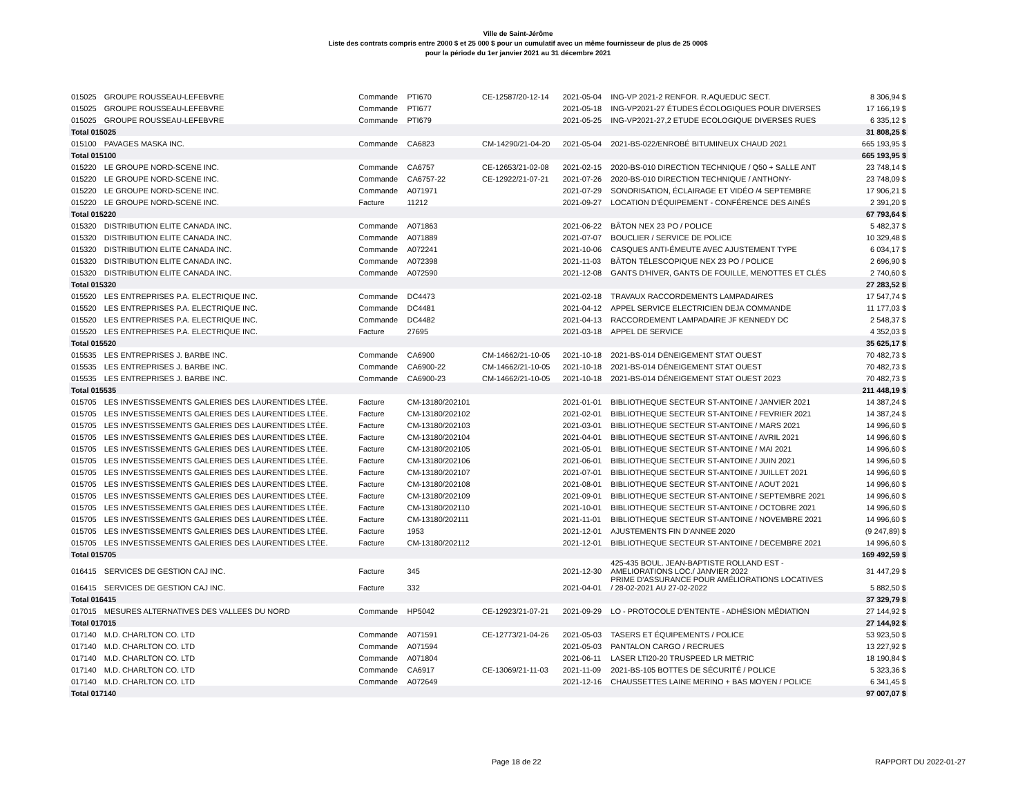Ville de Saint-Jérôme
Liste des contrats compris entre 2000 $ et 25 000 $ pour un cumulatif avec un même fournisseur de plus de 25 000$
pour la période du 1er janvier 2021 au 31 décembre 2021
| 015025 | GROUPE ROUSSEAU-LEFEBVRE | Commande | PTI670 | CE-12587/20-12-14 | 2021-05-04 | ING-VP 2021-2 RENFOR. R.AQUEDUC SECT. | 8 306,94 $ |
| 015025 | GROUPE ROUSSEAU-LEFEBVRE | Commande | PTI677 | | 2021-05-18 | ING-VP2021-27 ÉTUDES ÉCOLOGIQUES POUR DIVERSES | 17 166,19 $ |
| 015025 | GROUPE ROUSSEAU-LEFEBVRE | Commande | PTI679 | | 2021-05-25 | ING-VP2021-27,2 ETUDE ECOLOGIQUE DIVERSES RUES | 6 335,12 $ |
| Total 015025 | | | | | | | 31 808,25 $ |
| 015100 | PAVAGES MASKA INC. | Commande | CA6823 | CM-14290/21-04-20 | 2021-05-04 | 2021-BS-022/ENROBÉ BITUMINEUX CHAUD 2021 | 665 193,95 $ |
| Total 015100 | | | | | | | 665 193,95 $ |
| 015220 | LE GROUPE NORD-SCENE INC. | Commande | CA6757 | CE-12653/21-02-08 | 2021-02-15 | 2020-BS-010 DIRECTION TECHNIQUE / Q50 + SALLE ANT | 23 748,14 $ |
| 015220 | LE GROUPE NORD-SCENE INC. | Commande | CA6757-22 | CE-12922/21-07-21 | 2021-07-26 | 2020-BS-010 DIRECTION TECHNIQUE / ANTHONY- | 23 748,09 $ |
| 015220 | LE GROUPE NORD-SCENE INC. | Commande | A071971 | | 2021-07-29 | SONORISATION, ÉCLAIRAGE ET VIDÉO /4 SEPTEMBRE | 17 906,21 $ |
| 015220 | LE GROUPE NORD-SCENE INC. | Facture | 11212 | | 2021-09-27 | LOCATION D'ÉQUIPEMENT - CONFÉRENCE DES AINÉS | 2 391,20 $ |
| Total 015220 | | | | | | | 67 793,64 $ |
| 015320 | DISTRIBUTION ELITE CANADA INC. | Commande | A071863 | | 2021-06-22 | BÂTON NEX 23 PO / POLICE | 5 482,37 $ |
| 015320 | DISTRIBUTION ELITE CANADA INC. | Commande | A071889 | | 2021-07-07 | BOUCLIER / SERVICE DE POLICE | 10 329,48 $ |
| 015320 | DISTRIBUTION ELITE CANADA INC. | Commande | A072241 | | 2021-10-06 | CASQUES ANTI-ÉMEUTE AVEC AJUSTEMENT TYPE | 6 034,17 $ |
| 015320 | DISTRIBUTION ELITE CANADA INC. | Commande | A072398 | | 2021-11-03 | BÂTON TÉLESCOPIQUE NEX 23 PO / POLICE | 2 696,90 $ |
| 015320 | DISTRIBUTION ELITE CANADA INC. | Commande | A072590 | | 2021-12-08 | GANTS D'HIVER, GANTS DE FOUILLE, MENOTTES ET CLÉS | 2 740,60 $ |
| Total 015320 | | | | | | | 27 283,52 $ |
| 015520 | LES ENTREPRISES P.A. ELECTRIQUE INC. | Commande | DC4473 | | 2021-02-18 | TRAVAUX RACCORDEMENTS LAMPADAIRES | 17 547,74 $ |
| 015520 | LES ENTREPRISES P.A. ELECTRIQUE INC. | Commande | DC4481 | | 2021-04-12 | APPEL SERVICE ELECTRICIEN DEJA COMMANDE | 11 177,03 $ |
| 015520 | LES ENTREPRISES P.A. ELECTRIQUE INC. | Commande | DC4482 | | 2021-04-13 | RACCORDEMENT LAMPADAIRE JF KENNEDY DC | 2 548,37 $ |
| 015520 | LES ENTREPRISES P.A. ELECTRIQUE INC. | Facture | 27695 | | 2021-03-18 | APPEL DE SERVICE | 4 352,03 $ |
| Total 015520 | | | | | | | 35 625,17 $ |
| 015535 | LES ENTREPRISES J. BARBE INC. | Commande | CA6900 | CM-14662/21-10-05 | 2021-10-18 | 2021-BS-014 DÉNEIGEMENT STAT OUEST | 70 482,73 $ |
| 015535 | LES ENTREPRISES J. BARBE INC. | Commande | CA6900-22 | CM-14662/21-10-05 | 2021-10-18 | 2021-BS-014 DÉNEIGEMENT STAT OUEST | 70 482,73 $ |
| 015535 | LES ENTREPRISES J. BARBE INC. | Commande | CA6900-23 | CM-14662/21-10-05 | 2021-10-18 | 2021-BS-014 DÉNEIGEMENT STAT OUEST 2023 | 70 482,73 $ |
| Total 015535 | | | | | | | 211 448,19 $ |
| 015705 | LES INVESTISSEMENTS GALERIES DES LAURENTIDES LTÉE. | Facture | CM-13180/202101 | | 2021-01-01 | BIBLIOTHEQUE SECTEUR ST-ANTOINE / JANVIER 2021 | 14 387,24 $ |
| 015705 | LES INVESTISSEMENTS GALERIES DES LAURENTIDES LTÉE. | Facture | CM-13180/202102 | | 2021-02-01 | BIBLIOTHEQUE SECTEUR ST-ANTOINE / FEVRIER 2021 | 14 387,24 $ |
| 015705 | LES INVESTISSEMENTS GALERIES DES LAURENTIDES LTÉE. | Facture | CM-13180/202103 | | 2021-03-01 | BIBLIOTHEQUE SECTEUR ST-ANTOINE / MARS 2021 | 14 996,60 $ |
| 015705 | LES INVESTISSEMENTS GALERIES DES LAURENTIDES LTÉE. | Facture | CM-13180/202104 | | 2021-04-01 | BIBLIOTHEQUE SECTEUR ST-ANTOINE / AVRIL 2021 | 14 996,60 $ |
| 015705 | LES INVESTISSEMENTS GALERIES DES LAURENTIDES LTÉE. | Facture | CM-13180/202105 | | 2021-05-01 | BIBLIOTHEQUE SECTEUR ST-ANTOINE / MAI 2021 | 14 996,60 $ |
| 015705 | LES INVESTISSEMENTS GALERIES DES LAURENTIDES LTÉE. | Facture | CM-13180/202106 | | 2021-06-01 | BIBLIOTHEQUE SECTEUR ST-ANTOINE / JUIN 2021 | 14 996,60 $ |
| 015705 | LES INVESTISSEMENTS GALERIES DES LAURENTIDES LTÉE. | Facture | CM-13180/202107 | | 2021-07-01 | BIBLIOTHEQUE SECTEUR ST-ANTOINE / JUILLET 2021 | 14 996,60 $ |
| 015705 | LES INVESTISSEMENTS GALERIES DES LAURENTIDES LTÉE. | Facture | CM-13180/202108 | | 2021-08-01 | BIBLIOTHEQUE SECTEUR ST-ANTOINE / AOUT 2021 | 14 996,60 $ |
| 015705 | LES INVESTISSEMENTS GALERIES DES LAURENTIDES LTÉE. | Facture | CM-13180/202109 | | 2021-09-01 | BIBLIOTHEQUE SECTEUR ST-ANTOINE / SEPTEMBRE 2021 | 14 996,60 $ |
| 015705 | LES INVESTISSEMENTS GALERIES DES LAURENTIDES LTÉE. | Facture | CM-13180/202110 | | 2021-10-01 | BIBLIOTHEQUE SECTEUR ST-ANTOINE / OCTOBRE 2021 | 14 996,60 $ |
| 015705 | LES INVESTISSEMENTS GALERIES DES LAURENTIDES LTÉE. | Facture | CM-13180/202111 | | 2021-11-01 | BIBLIOTHEQUE SECTEUR ST-ANTOINE / NOVEMBRE 2021 | 14 996,60 $ |
| 015705 | LES INVESTISSEMENTS GALERIES DES LAURENTIDES LTÉE. | Facture | 1953 | | 2021-12-01 | AJUSTEMENTS FIN D'ANNEE 2020 | (9 247,89) $ |
| 015705 | LES INVESTISSEMENTS GALERIES DES LAURENTIDES LTÉE. | Facture | CM-13180/202112 | | 2021-12-01 | BIBLIOTHEQUE SECTEUR ST-ANTOINE / DECEMBRE 2021 | 14 996,60 $ |
| Total 015705 | | | | | | | 169 492,59 $ |
| 016415 | SERVICES DE GESTION CAJ INC. | Facture | 345 | | 2021-12-30 | 425-435 BOUL. JEAN-BAPTISTE ROLLAND EST - AMELIORATIONS LOC./ JANVIER 2022 | 31 447,29 $ |
| 016415 | SERVICES DE GESTION CAJ INC. | Facture | 332 | | 2021-04-01 | PRIME D'ASSURANCE POUR AMÉLIORATIONS LOCATIVES / 28-02-2021 AU 27-02-2022 | 5 882,50 $ |
| Total 016415 | | | | | | | 37 329,79 $ |
| 017015 | MESURES ALTERNATIVES DES VALLEES DU NORD | Commande | HP5042 | CE-12923/21-07-21 | 2021-09-29 | LO - PROTOCOLE D'ENTENTE - ADHÉSION MÉDIATION | 27 144,92 $ |
| Total 017015 | | | | | | | 27 144,92 $ |
| 017140 | M.D. CHARLTON CO. LTD | Commande | A071591 | CE-12773/21-04-26 | 2021-05-03 | TASERS ET ÉQUIPEMENTS / POLICE | 53 923,50 $ |
| 017140 | M.D. CHARLTON CO. LTD | Commande | A071594 | | 2021-05-03 | PANTALON CARGO / RECRUES | 13 227,92 $ |
| 017140 | M.D. CHARLTON CO. LTD | Commande | A071804 | | 2021-06-11 | LASER LTI20-20 TRUSPEED LR METRIC | 18 190,84 $ |
| 017140 | M.D. CHARLTON CO. LTD | Commande | CA6917 | CE-13069/21-11-03 | 2021-11-09 | 2021-BS-105 BOTTES DE SÉCURITÉ / POLICE | 5 323,36 $ |
| 017140 | M.D. CHARLTON CO. LTD | Commande | A072649 | | 2021-12-16 | CHAUSSETTES LAINE MERINO + BAS MOYEN / POLICE | 6 341,45 $ |
| Total 017140 | | | | | | | 97 007,07 $ |
Page 18 de 22 RAPPORT DU 2022-01-27